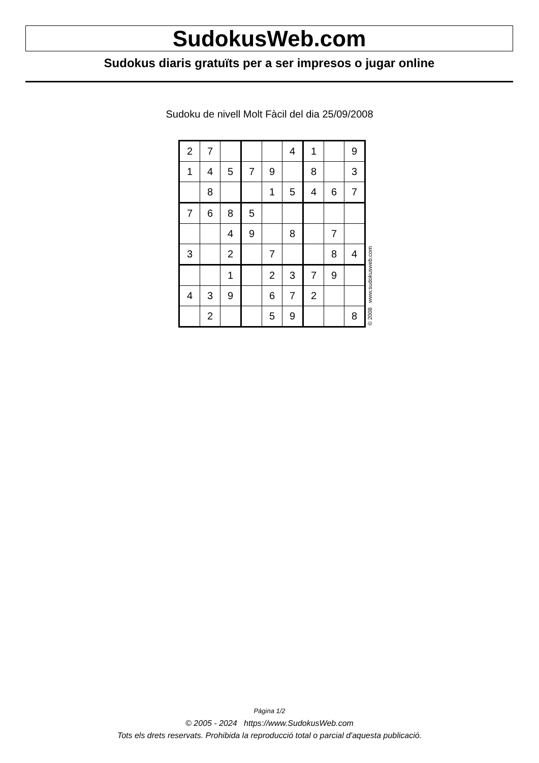SudokusWeb.com
Sudokus diaris gratuïts per a ser impresos o jugar online
Sudoku de nivell Molt Fàcil del dia 25/09/2008
| 2 | 7 | | | | 4 | 1 | | 9 |
| 1 | 4 | 5 | 7 | 9 | | 8 | | 3 |
| | 8 | | | 1 | 5 | 4 | 6 | 7 |
| 7 | 6 | 8 | 5 | | | | | |
| | | 4 | 9 | | 8 | | 7 | |
| 3 | | 2 | | 7 | | | 8 | 4 |
| | | 1 | | 2 | 3 | 7 | 9 | |
| 4 | 3 | 9 | | 6 | 7 | 2 | | |
| | 2 | | | 5 | 9 | | | 8 |
© 2008 www.sudokusweb.com
Pàgina 1/2
© 2005 - 2024 https://www.SudokusWeb.com
Tots els drets reservats. Prohibida la reproducció total o parcial d'aquesta publicació.